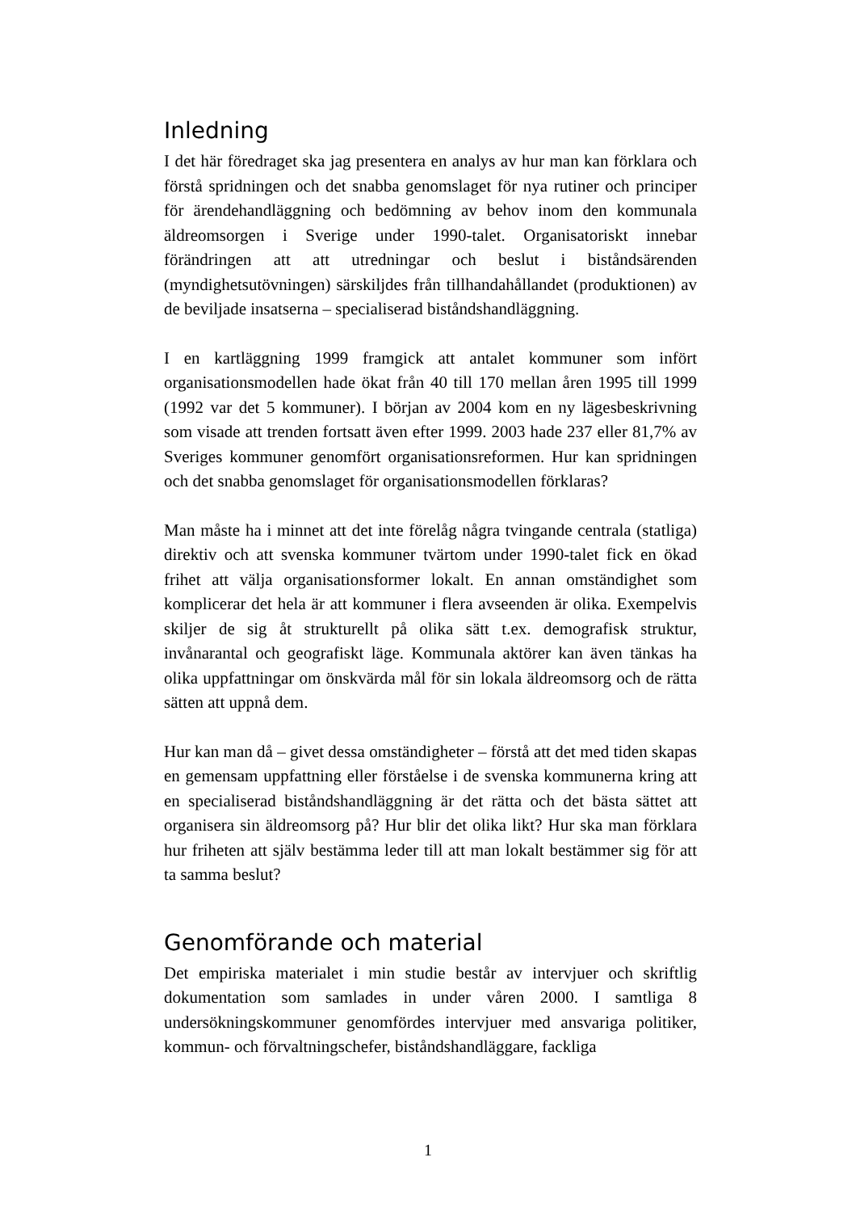Inledning
I det här föredraget ska jag presentera en analys av hur man kan förklara och förstå spridningen och det snabba genomslaget för nya rutiner och principer för ärendehandläggning och bedömning av behov inom den kommunala äldreomsorgen i Sverige under 1990-talet. Organisatoriskt innebar förändringen att att utredningar och beslut i biståndsärenden (myndighetsutövningen) särskiljdes från tillhandahållandet (produktionen) av de beviljade insatserna – specialiserad biståndshandläggning.
I en kartläggning 1999 framgick att antalet kommuner som infört organisationsmodellen hade ökat från 40 till 170 mellan åren 1995 till 1999 (1992 var det 5 kommuner). I början av 2004 kom en ny lägesbeskrivning som visade att trenden fortsatt även efter 1999. 2003 hade 237 eller 81,7% av Sveriges kommuner genomfört organisationsreformen. Hur kan spridningen och det snabba genomslaget för organisationsmodellen förklaras?
Man måste ha i minnet att det inte förelåg några tvingande centrala (statliga) direktiv och att svenska kommuner tvärtom under 1990-talet fick en ökad frihet att välja organisationsformer lokalt. En annan omständighet som komplicerar det hela är att kommuner i flera avseenden är olika. Exempelvis skiljer de sig åt strukturellt på olika sätt t.ex. demografisk struktur, invånarantal och geografiskt läge. Kommunala aktörer kan även tänkas ha olika uppfattningar om önskvärda mål för sin lokala äldreomsorg och de rätta sätten att uppnå dem.
Hur kan man då – givet dessa omständigheter – förstå att det med tiden skapas en gemensam uppfattning eller förståelse i de svenska kommunerna kring att en specialiserad biståndshandläggning är det rätta och det bästa sättet att organisera sin äldreomsorg på? Hur blir det olika likt? Hur ska man förklara hur friheten att själv bestämma leder till att man lokalt bestämmer sig för att ta samma beslut?
Genomförande och material
Det empiriska materialet i min studie består av intervjuer och skriftlig dokumentation som samlades in under våren 2000. I samtliga 8 undersökningskommuner genomfördes intervjuer med ansvariga politiker, kommun- och förvaltningschefer, biståndshandläggare, fackliga
1